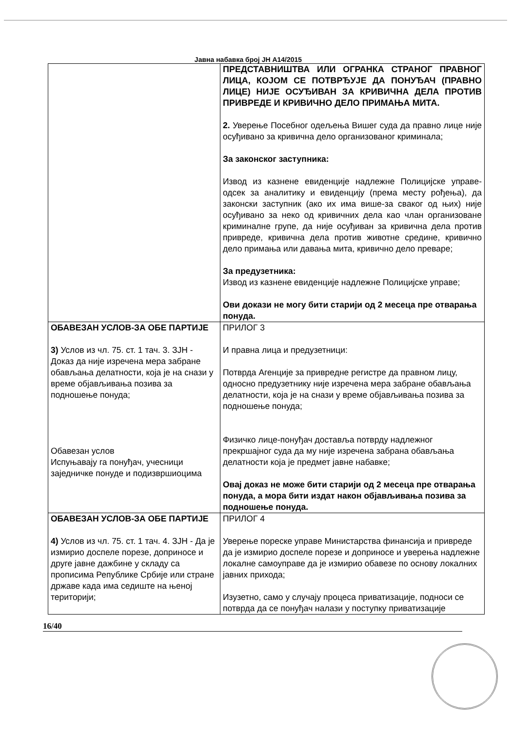Јавна набавка број ЈН А14/2015
| | ПРЕДСТАВНИШТВА ИЛИ ОГРАНКА СТРАНОГ ПРАВНОГ ЛИЦА, КОЈОМ СЕ ПОТВРЂУЈЕ ДА ПОНУЂАЧ (ПРАВНО ЛИЦЕ) НИЈЕ ОСУЂИВАН ЗА КРИВИЧНА ДЕЛА ПРОТИВ ПРИВРЕДЕ И КРИВИЧНО ДЕЛО ПРИМАЊА МИТА. 2. Уверење Посебног одељења Вишег суда да правно лице није осуђивано за кривична дело организованог криминала; За законског заступника: Извод из казнене евиденције надлежне Полицијске управе-одсек за аналитику и евиденцију (према месту рођења), да законски заступник (ако их има више-за сваког од њих) није осуђивано за неко од кривичних дела као члан организоване криминалне групе, да није осуђиван за кривична дела против привреде, кривична дела против животне средине, кривично дело примања или давања мита, кривично дело преваре; За предузетника: Извод из казнене евиденције надлежне Полицијске управе; Ови докази не могу бити старији од 2 месеца пре отварања понуда. |
| ОБАВЕЗАН УСЛОВ-ЗА ОБЕ ПАРТИЈЕ 3) Услов из чл. 75. ст. 1 тач. 3. ЗЈН - Доказ да није изречена мера забране обављања делатности, која је на снази у време објављивања позива за подношење понуда; Обавезан услов Испуњавају га понуђач, учесници заједничке понуде и подизвршиоцима | ПРИЛОГ 3 И правна лица и предузетници: Потврда Агенције за привредне регистре да правном лицу, односно предузетнику није изречена мера забране обављања делатности, која је на снази у време објављивања позива за подношење понуда; Физичко лице-понуђач доставља потврду надлежног прекршајног суда да му није изречена забрана обављања делатности која је предмет јавне набавке; Овај доказ не може бити старији од 2 месеца пре отварања понуда, а мора бити издат након објављивања позива за подношење понуда. |
| ОБАВЕЗАН УСЛОВ-ЗА ОБЕ ПАРТИЈЕ 4) Услов из чл. 75. ст. 1 тач. 4. ЗЈН - Да је измирио доспеле порезе, доприносе и друге јавне дажбине у складу са прописима Републике Србије или стране државе када има седиште на њеној територији; | ПРИЛОГ 4 Уверење пореске управе Министарства финансија и привреде да је измирио доспеле порезе и доприносе и уверења надлежне локалне самоуправе да је измирио обавезе по основу локалних јавних прихода; Изузетно, само у случају процеса приватизације, подноси се потврда да се понуђач налази у поступку приватизације |
16/40